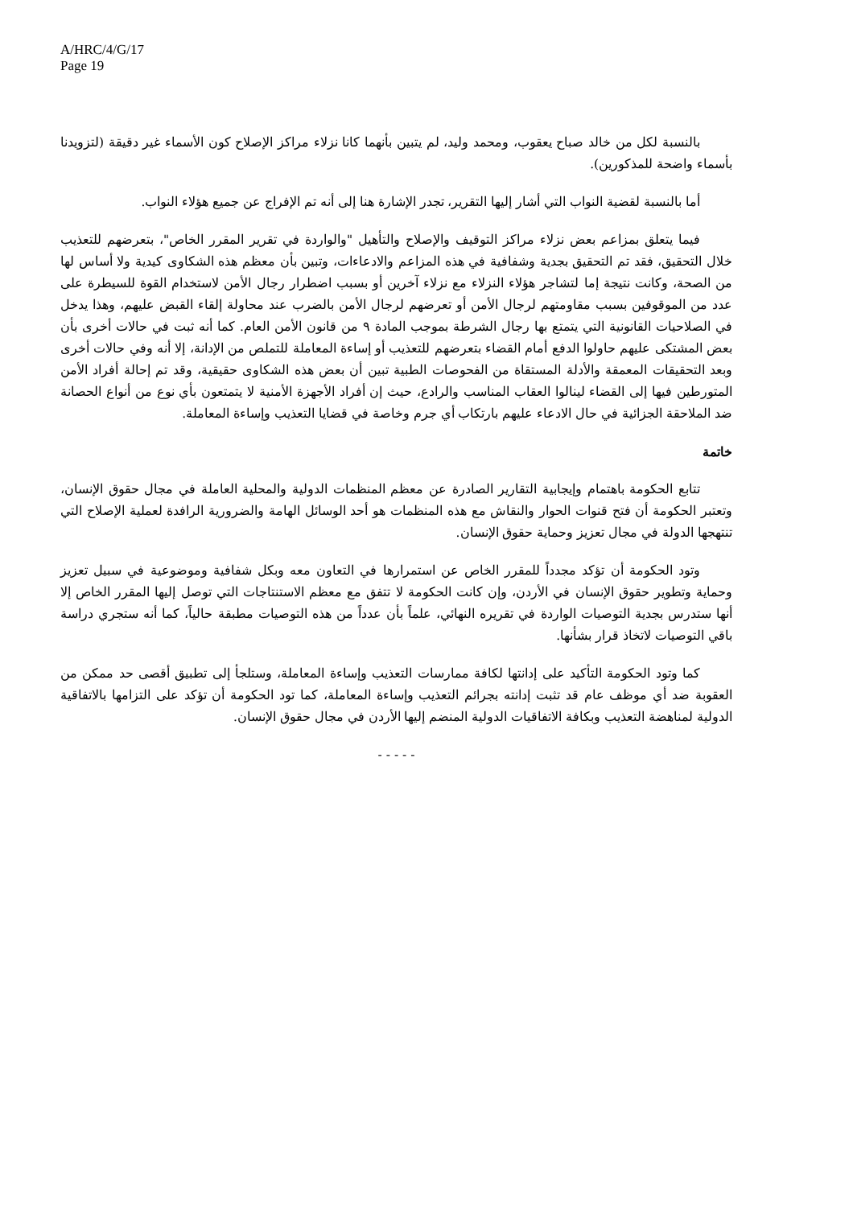A/HRC/4/G/17
Page 19
بالنسبة لكل من خالد صباح يعقوب، ومحمد وليد، لم يتبين بأنهما كانا نزلاء مراكز الإصلاح كون الأسماء غير دقيقة (لتزويدنا بأسماء واضحة للمذكورين).
أما بالنسبة لقضية النواب التي أشار إليها التقرير، تجدر الإشارة هنا إلى أنه تم الإفراج عن جميع هؤلاء النواب.
فيما يتعلق بمزاعم بعض نزلاء مراكز التوقيف والإصلاح والتأهيل "والواردة في تقرير المقرر الخاص"، بتعرضهم للتعذيب خلال التحقيق، فقد تم التحقيق بجدية وشفافية في هذه المزاعم والادعاءات، وتبين بأن معظم هذه الشكاوى كيدية ولا أساس لها من الصحة، وكانت نتيجة إما لتشاجر هؤلاء النزلاء مع نزلاء آخرين أو بسبب اضطرار رجال الأمن لاستخدام القوة للسيطرة على عدد من الموقوفين بسبب مقاومتهم لرجال الأمن أو تعرضهم لرجال الأمن بالضرب عند محاولة إلقاء القبض عليهم، وهذا يدخل في الصلاحيات القانونية التي يتمتع بها رجال الشرطة بموجب المادة ٩ من قانون الأمن العام. كما أنه ثبت في حالات أخرى بأن بعض المشتكى عليهم حاولوا الدفع أمام القضاء بتعرضهم للتعذيب أو إساءة المعاملة للتملص من الإدانة، إلا أنه وفي حالات أخرى وبعد التحقيقات المعمقة والأدلة المستقاة من الفحوصات الطبية تبين أن بعض هذه الشكاوى حقيقية، وقد تم إحالة أفراد الأمن المتورطين فيها إلى القضاء لينالوا العقاب المناسب والرادع، حيث إن أفراد الأجهزة الأمنية لا يتمتعون بأي نوع من أنواع الحصانة ضد الملاحقة الجزائية في حال الادعاء عليهم بارتكاب أي جرم وخاصة في قضايا التعذيب وإساءة المعاملة.
خاتمة
تتابع الحكومة باهتمام وإيجابية التقارير الصادرة عن معظم المنظمات الدولية والمحلية العاملة في مجال حقوق الإنسان، وتعتبر الحكومة أن فتح قنوات الحوار والنقاش مع هذه المنظمات هو أحد الوسائل الهامة والضرورية الرافدة لعملية الإصلاح التي تنتهجها الدولة في مجال تعزيز وحماية حقوق الإنسان.
وتود الحكومة أن تؤكد مجدداً للمقرر الخاص عن استمرارها في التعاون معه وبكل شفافية وموضوعية في سبيل تعزيز وحماية وتطوير حقوق الإنسان في الأردن، وإن كانت الحكومة لا تتفق مع معظم الاستنتاجات التي توصل إليها المقرر الخاص إلا أنها ستدرس بجدية التوصيات الواردة في تقريره النهائي، علماً بأن عدداً من هذه التوصيات مطبقة حالياً، كما أنه ستجري دراسة باقي التوصيات لاتخاذ قرار بشأنها.
كما وتود الحكومة التأكيد على إدانتها لكافة ممارسات التعذيب وإساءة المعاملة، وستلجأ إلى تطبيق أقصى حد ممكن من العقوبة ضد أي موظف عام قد تثبت إدانته بجرائم التعذيب وإساءة المعاملة، كما تود الحكومة أن تؤكد على التزامها بالاتفاقية الدولية لمناهضة التعذيب وبكافة الاتفاقيات الدولية المنضم إليها الأردن في مجال حقوق الإنسان.
- - - - -